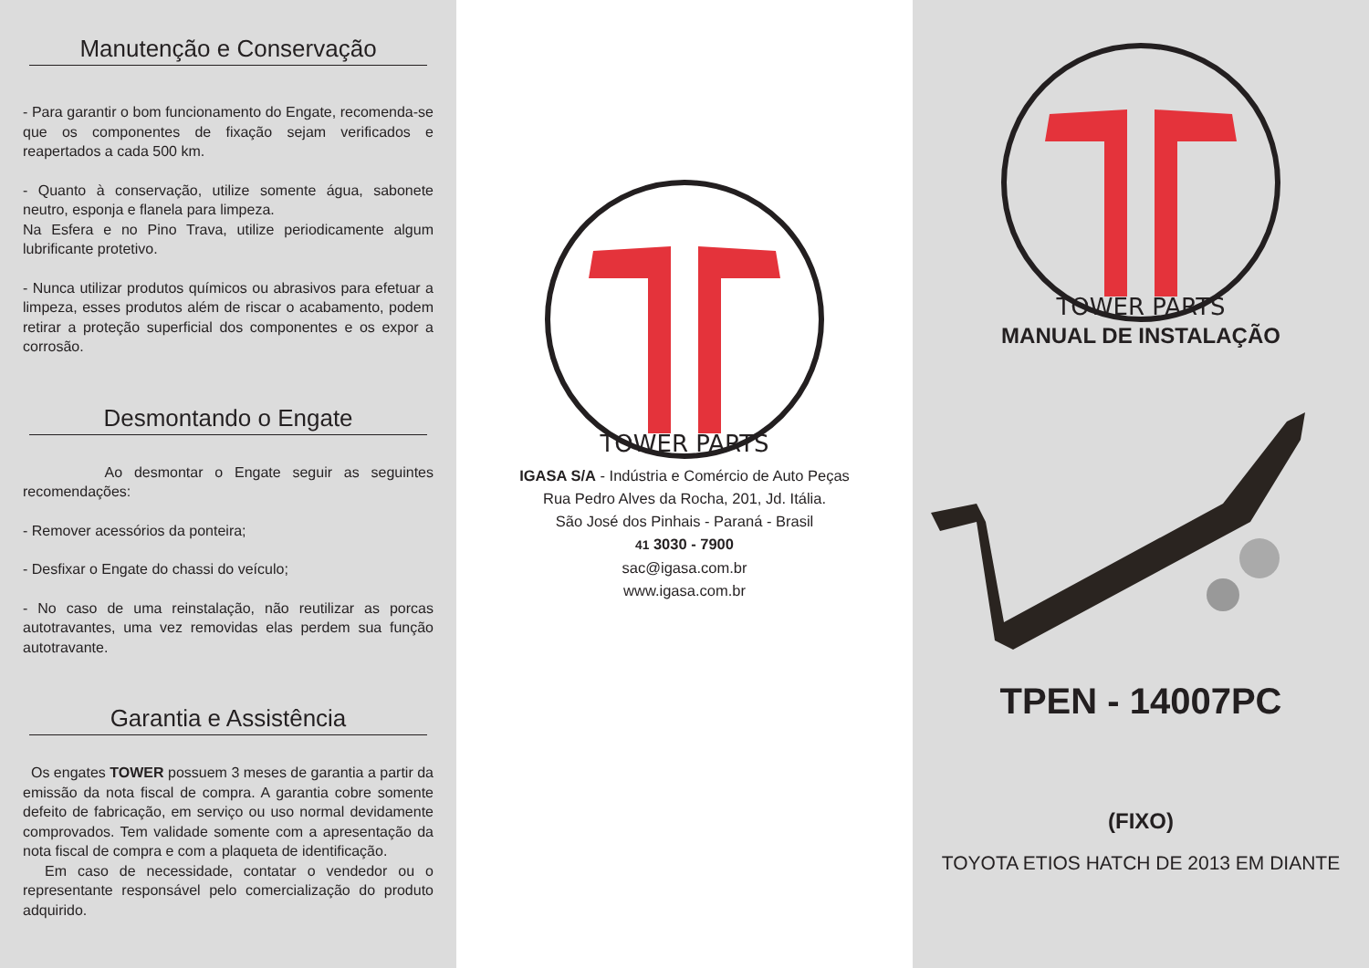Manutenção e Conservação
- Para garantir o bom funcionamento do Engate, recomenda-se que os componentes de fixação sejam verificados e reapertados a cada 500 km.
- Quanto à conservação, utilize somente água, sabonete neutro, esponja e flanela para limpeza.
Na Esfera e no Pino Trava, utilize periodicamente algum lubrificante protetivo.
- Nunca utilizar produtos químicos ou abrasivos para efetuar a limpeza, esses produtos além de riscar o acabamento, podem retirar a proteção superficial dos componentes e os expor a corrosão.
Desmontando o Engate
Ao desmontar o Engate seguir as seguintes recomendações:
- Remover acessórios da ponteira;
- Desfixar o Engate do chassi do veículo;
- No caso de uma reinstalação, não reutilizar as porcas autotravantes, uma vez removidas elas perdem sua função autotravante.
Garantia e Assistência
Os engates TOWER possuem 3 meses de garantia a partir da emissão da nota fiscal de compra. A garantia cobre somente defeito de fabricação, em serviço ou uso normal devidamente comprovados. Tem validade somente com a apresentação da nota fiscal de compra e com a plaqueta de identificação.
Em caso de necessidade, contatar o vendedor ou o representante responsável pelo comercialização do produto adquirido.
TOWER PARTS
IGASA S/A - Indústria e Comércio de Auto Peças
Rua Pedro Alves da Rocha, 201, Jd. Itália.
São José dos Pinhais - Paraná - Brasil
41 3030 - 7900
sac@igasa.com.br
www.igasa.com.br
TOWER PARTS
MANUAL DE INSTALAÇÃO
TPEN - 14007PC
(FIXO)
TOYOTA ETIOS HATCH DE 2013 EM DIANTE